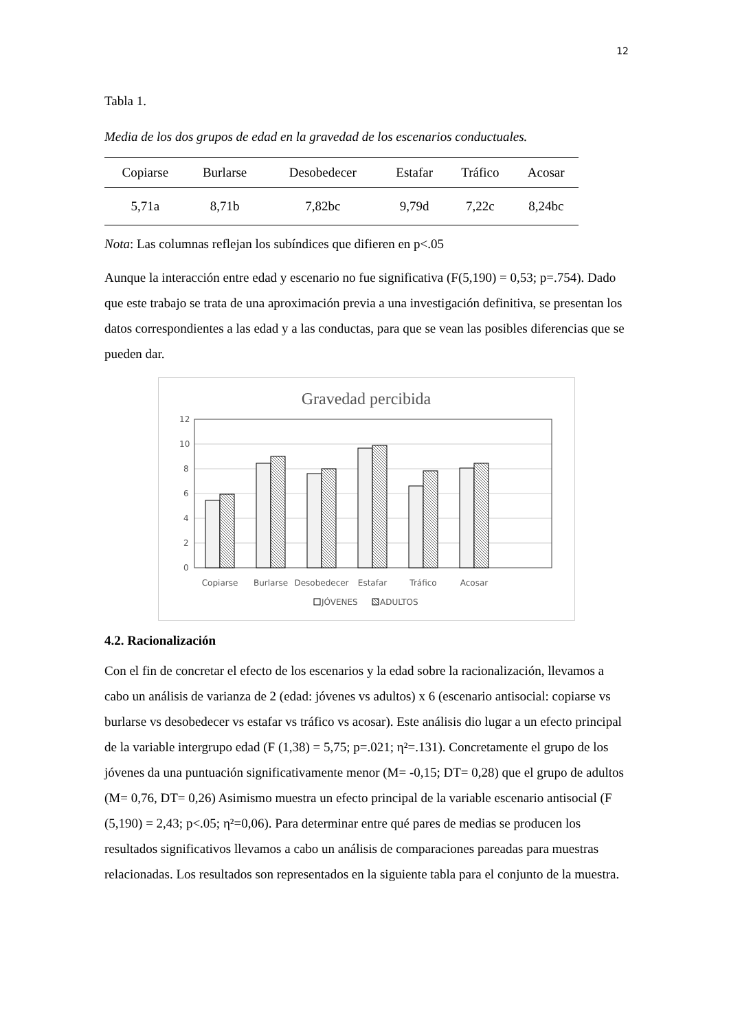12
Tabla 1.
Media de los dos grupos de edad en la gravedad de los escenarios conductuales.
| Copiarse | Burlarse | Desobedecer | Estafar | Tráfico | Acosar |
| --- | --- | --- | --- | --- | --- |
| 5,71a | 8,71b | 7,82bc | 9,79d | 7,22c | 8,24bc |
Nota: Las columnas reflejan los subíndices que difieren en p<.05
Aunque la interacción entre edad y escenario no fue significativa (F(5,190) = 0,53; p=.754). Dado que este trabajo se trata de una aproximación previa a una investigación definitiva, se presentan los datos correspondientes a las edad y a las conductas, para que se vean las posibles diferencias que se pueden dar.
Gravedad percibida
12
10
8
6
4
2
0
Copiarse
Burlarse
Desobedecer
Estafar
Tráfico
Acosar
JÓVENES
ADULTOS
4.2. Racionalización
Con el fin de concretar el efecto de los escenarios y la edad sobre la racionalización, llevamos a cabo un análisis de varianza de 2 (edad: jóvenes vs adultos) x 6 (escenario antisocial: copiarse vs burlarse vs desobedecer vs estafar vs tráfico vs acosar). Este análisis dio lugar a un efecto principal de la variable intergrupo edad (F (1,38) = 5,75; p=.021; η²=.131). Concretamente el grupo de los jóvenes da una puntuación significativamente menor (M= -0,15; DT= 0,28) que el grupo de adultos (M= 0,76, DT= 0,26) Asimismo muestra un efecto principal de la variable escenario antisocial (F (5,190) = 2,43; p<.05; η²=0,06). Para determinar entre qué pares de medias se producen los resultados significativos llevamos a cabo un análisis de comparaciones pareadas para muestras relacionadas. Los resultados son representados en la siguiente tabla para el conjunto de la muestra.